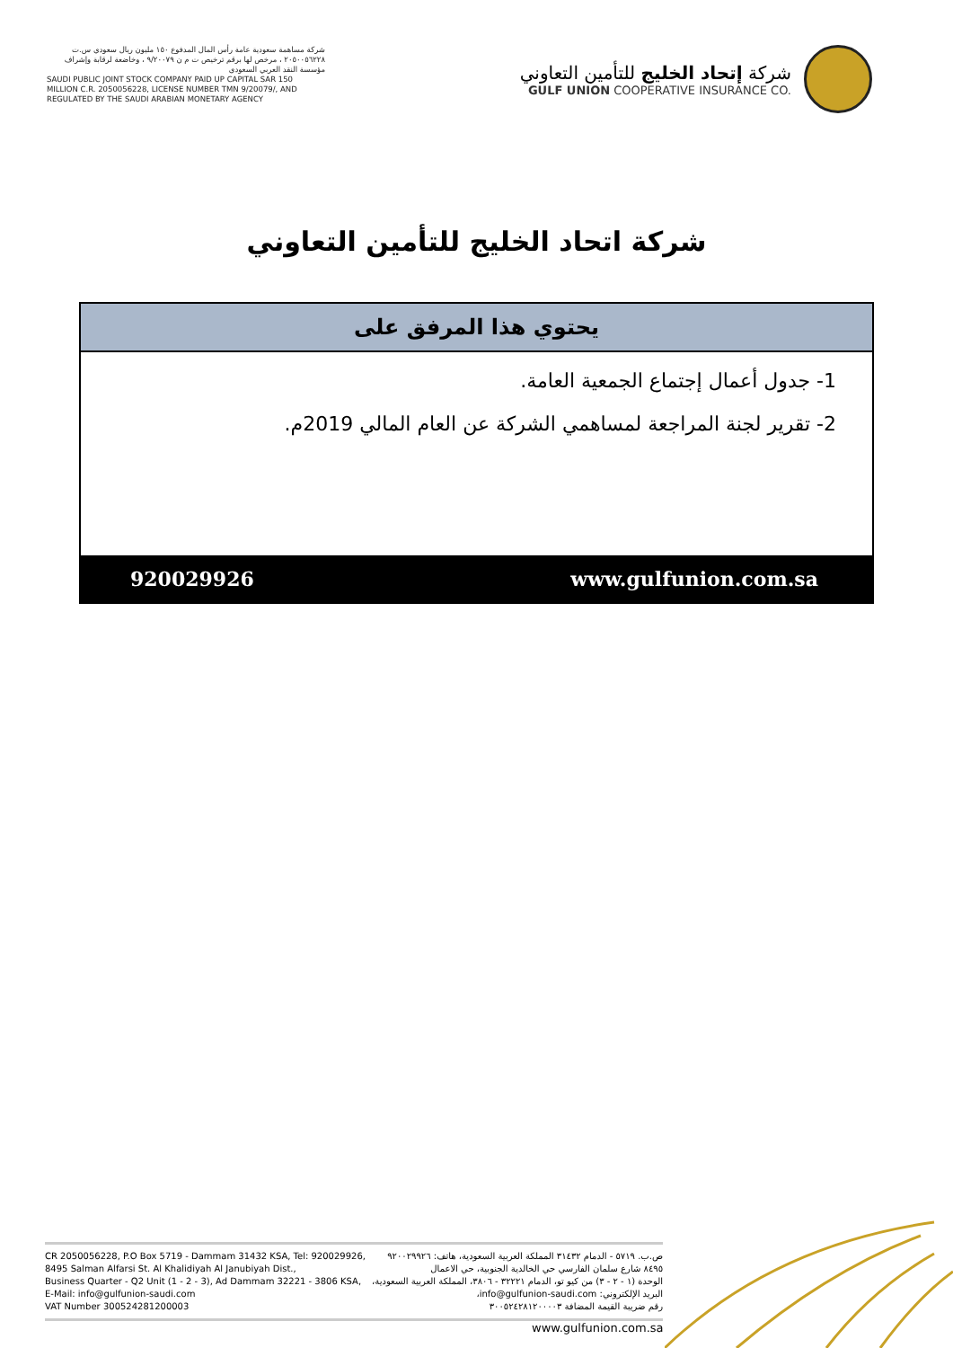شركة مساهمة سعودية عامة رأس المال المدفوع ١٥٠ مليون ريال سعودي س.ت ٢٠٥٠٠٥٦٢٢٨ ، مرخص لها برقم ترخيص ت م ن ٩/٢٠٠٧٩ ، وخاضعة لرقابة وإشراف مؤسسة النقد العربي السعودي
SAUDI PUBLIC JOINT STOCK COMPANY PAID UP CAPITAL SAR 150 MILLION C.R. 2050056228, LICENSE NUMBER TMN 9/20079/, AND REGULATED BY THE SAUDI ARABIAN MONETARY AGENCY
شركة إتحاد الخليج للتأمين التعاوني
GULF UNION COOPERATIVE INSURANCE CO.
شركة اتحاد الخليج للتأمين التعاوني
| يحتوي هذا المرفق على | |
| --- | --- |
| 1- جدول أعمال إجتماع الجمعية العامة. 2- تقرير لجنة المراجعة لمساهمي الشركة عن العام المالي 2019م. | |
| 920029926 | www.gulfunion.com.sa |
CR 2050056228, P.O Box 5719 - Dammam 31432 KSA, Tel: 920029926,
8495 Salman Alfarsi St. Al Khalidiyah Al Janubiyah Dist.,
Business Quarter - Q2 Unit (1 - 2 - 3), Ad Dammam 32221 - 3806 KSA,
E-Mail: info@gulfunion-saudi.com
VAT Number 300524281200003
ص.ب. ٥٧١٩ - الدمام ٣١٤٣٢ المملكة العربية السعودية، هاتف: ٩٢٠٠٢٩٩٢٦
٨٤٩٥ شارع سلمان الفارسي حي الخالدية الجنوبية، حي الاعمال
الوحدة (١ - ٢ - ٣) من كيو تو، الدمام ٣٢٢٢١ - ٣٨٠٦، المملكة العربية السعودية،
البريد الإلكتروني: info@gulfunion-saudi.com،
رقم ضريبة القيمة المضافة ٣٠٠٥٢٤٢٨١٢٠٠٠٠٣
www.gulfunion.com.sa